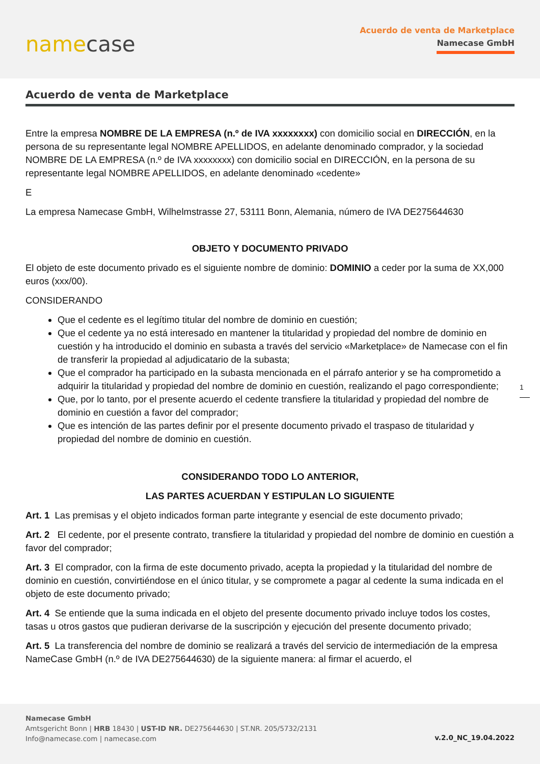namecase
Acuerdo de venta de Marketplace
Namecase GmbH
Acuerdo de venta de Marketplace
Entre la empresa NOMBRE DE LA EMPRESA (n.º de IVA xxxxxxxx) con domicilio social en DIRECCIÓN, en la persona de su representante legal NOMBRE APELLIDOS, en adelante denominado comprador, y la sociedad NOMBRE DE LA EMPRESA (n.º de IVA xxxxxxxx) con domicilio social en DIRECCIÓN, en la persona de su representante legal NOMBRE APELLIDOS, en adelante denominado «cedente»
E
La empresa Namecase GmbH, Wilhelmstrasse 27, 53111 Bonn, Alemania, número de IVA DE275644630
OBJETO Y DOCUMENTO PRIVADO
El objeto de este documento privado es el siguiente nombre de dominio: DOMINIO a ceder por la suma de XX,000 euros (xxx/00).
CONSIDERANDO
Que el cedente es el legítimo titular del nombre de dominio en cuestión;
Que el cedente ya no está interesado en mantener la titularidad y propiedad del nombre de dominio en cuestión y ha introducido el dominio en subasta a través del servicio «Marketplace» de Namecase con el fin de transferir la propiedad al adjudicatario de la subasta;
Que el comprador ha participado en la subasta mencionada en el párrafo anterior y se ha comprometido a adquirir la titularidad y propiedad del nombre de dominio en cuestión, realizando el pago correspondiente;
Que, por lo tanto, por el presente acuerdo el cedente transfiere la titularidad y propiedad del nombre de dominio en cuestión a favor del comprador;
Que es intención de las partes definir por el presente documento privado el traspaso de titularidad y propiedad del nombre de dominio en cuestión.
CONSIDERANDO TODO LO ANTERIOR,
LAS PARTES ACUERDAN Y ESTIPULAN LO SIGUIENTE
Art. 1 Las premisas y el objeto indicados forman parte integrante y esencial de este documento privado;
Art. 2 El cedente, por el presente contrato, transfiere la titularidad y propiedad del nombre de dominio en cuestión a favor del comprador;
Art. 3 El comprador, con la firma de este documento privado, acepta la propiedad y la titularidad del nombre de dominio en cuestión, convirtiéndose en el único titular, y se compromete a pagar al cedente la suma indicada en el objeto de este documento privado;
Art. 4 Se entiende que la suma indicada en el objeto del presente documento privado incluye todos los costes, tasas u otros gastos que pudieran derivarse de la suscripción y ejecución del presente documento privado;
Art. 5 La transferencia del nombre de dominio se realizará a través del servicio de intermediación de la empresa NameCase GmbH (n.º de IVA DE275644630) de la siguiente manera: al firmar el acuerdo, el
1
Namecase GmbH
Amtsgericht Bonn | HRB 18430 | UST-ID NR. DE275644630 | ST.NR. 205/5732/2131
Info@namecase.com | namecase.com
v.2.0_NC_19.04.2022